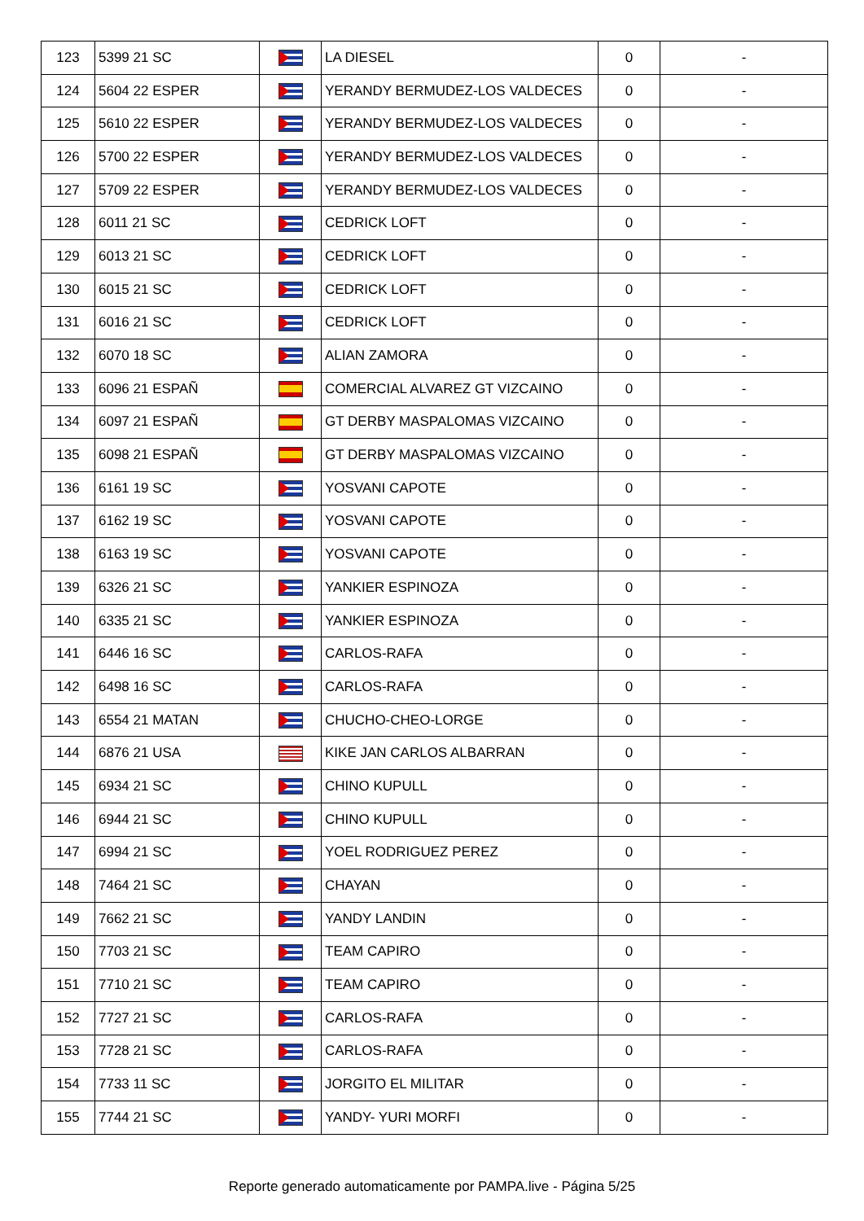| 123 | 5399 21 SC | | LA DIESEL | 0 | - |
| 124 | 5604 22 ESPER | | YERANDY BERMUDEZ-LOS VALDECES | 0 | - |
| 125 | 5610 22 ESPER | | YERANDY BERMUDEZ-LOS VALDECES | 0 | - |
| 126 | 5700 22 ESPER | | YERANDY BERMUDEZ-LOS VALDECES | 0 | - |
| 127 | 5709 22 ESPER | | YERANDY BERMUDEZ-LOS VALDECES | 0 | - |
| 128 | 6011 21 SC | | CEDRICK LOFT | 0 | - |
| 129 | 6013 21 SC | | CEDRICK LOFT | 0 | - |
| 130 | 6015 21 SC | | CEDRICK LOFT | 0 | - |
| 131 | 6016 21 SC | | CEDRICK LOFT | 0 | - |
| 132 | 6070 18 SC | | ALIAN ZAMORA | 0 | - |
| 133 | 6096 21 ESPAÑ | | COMERCIAL ALVAREZ GT VIZCAINO | 0 | - |
| 134 | 6097 21 ESPAÑ | | GT DERBY MASPALOMAS VIZCAINO | 0 | - |
| 135 | 6098 21 ESPAÑ | | GT DERBY MASPALOMAS VIZCAINO | 0 | - |
| 136 | 6161 19 SC | | YOSVANI CAPOTE | 0 | - |
| 137 | 6162 19 SC | | YOSVANI CAPOTE | 0 | - |
| 138 | 6163 19 SC | | YOSVANI CAPOTE | 0 | - |
| 139 | 6326 21 SC | | YANKIER ESPINOZA | 0 | - |
| 140 | 6335 21 SC | | YANKIER ESPINOZA | 0 | - |
| 141 | 6446 16 SC | | CARLOS-RAFA | 0 | - |
| 142 | 6498 16 SC | | CARLOS-RAFA | 0 | - |
| 143 | 6554 21 MATAN | | CHUCHO-CHEO-LORGE | 0 | - |
| 144 | 6876 21 USA | | KIKE JAN CARLOS ALBARRAN | 0 | - |
| 145 | 6934 21 SC | | CHINO KUPULL | 0 | - |
| 146 | 6944 21 SC | | CHINO KUPULL | 0 | - |
| 147 | 6994 21 SC | | YOEL RODRIGUEZ PEREZ | 0 | - |
| 148 | 7464 21 SC | | CHAYAN | 0 | - |
| 149 | 7662 21 SC | | YANDY LANDIN | 0 | - |
| 150 | 7703 21 SC | | TEAM CAPIRO | 0 | - |
| 151 | 7710 21 SC | | TEAM CAPIRO | 0 | - |
| 152 | 7727 21 SC | | CARLOS-RAFA | 0 | - |
| 153 | 7728 21 SC | | CARLOS-RAFA | 0 | - |
| 154 | 7733 11 SC | | JORGITO EL MILITAR | 0 | - |
| 155 | 7744 21 SC | | YANDY- YURI MORFI | 0 | - |
Reporte generado automaticamente por PAMPA.live - Página 5/25